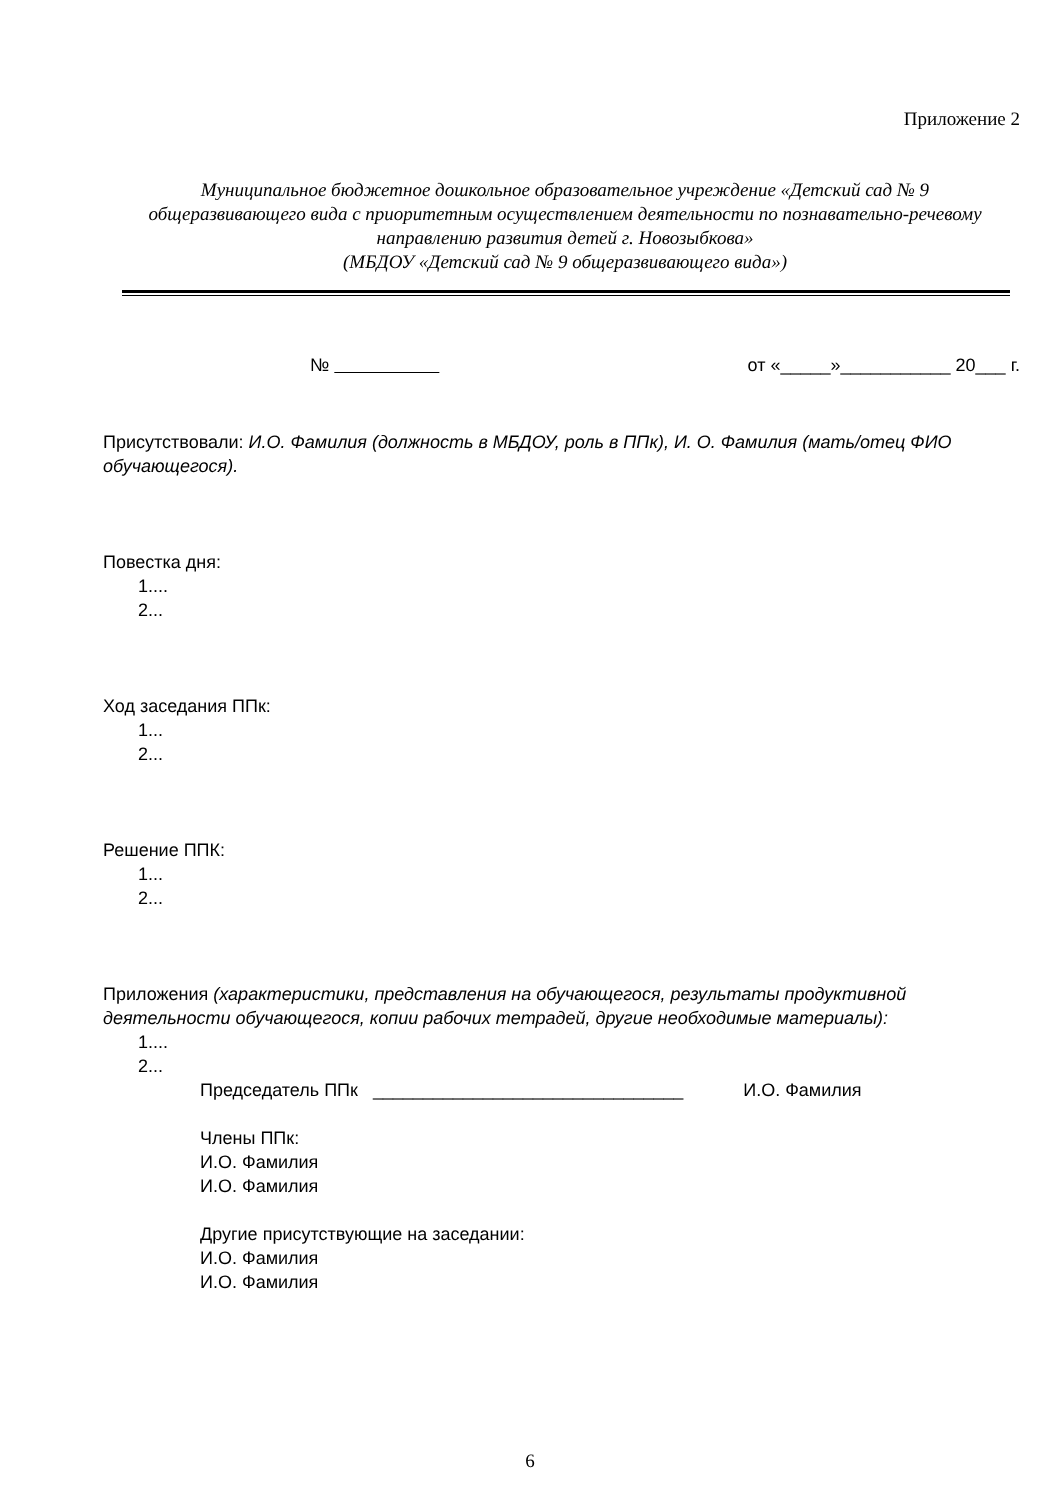Приложение 2
Муниципальное бюджетное дошкольное образовательное учреждение «Детский сад № 9 общеразвивающего вида с приоритетным осуществлением деятельности по познавательно-речевому направлению развития детей г. Новозыбкова»
(МБДОУ «Детский сад № 9 общеразвивающего вида»)
№ от «_____»___________ 20___ г.
Присутствовали: И.О. Фамилия (должность в МБДОУ, роль в ППк), И. О. Фамилия (мать/отец ФИО обучающегося).
Повестка дня:
1....
2...
Ход заседания ППк:
1...
2...
Решение ППК:
1...
2...
Приложения (характеристики, представления на обучающегося, результаты продуктивной деятельности обучающегося, копии рабочих тетрадей, другие необходимые материалы):
1....
2...
Председатель ППк _______________________________ И.О. Фамилия
Члены ППк:
И.О. Фамилия
И.О. Фамилия
Другие присутствующие на заседании:
И.О. Фамилия
И.О. Фамилия
6